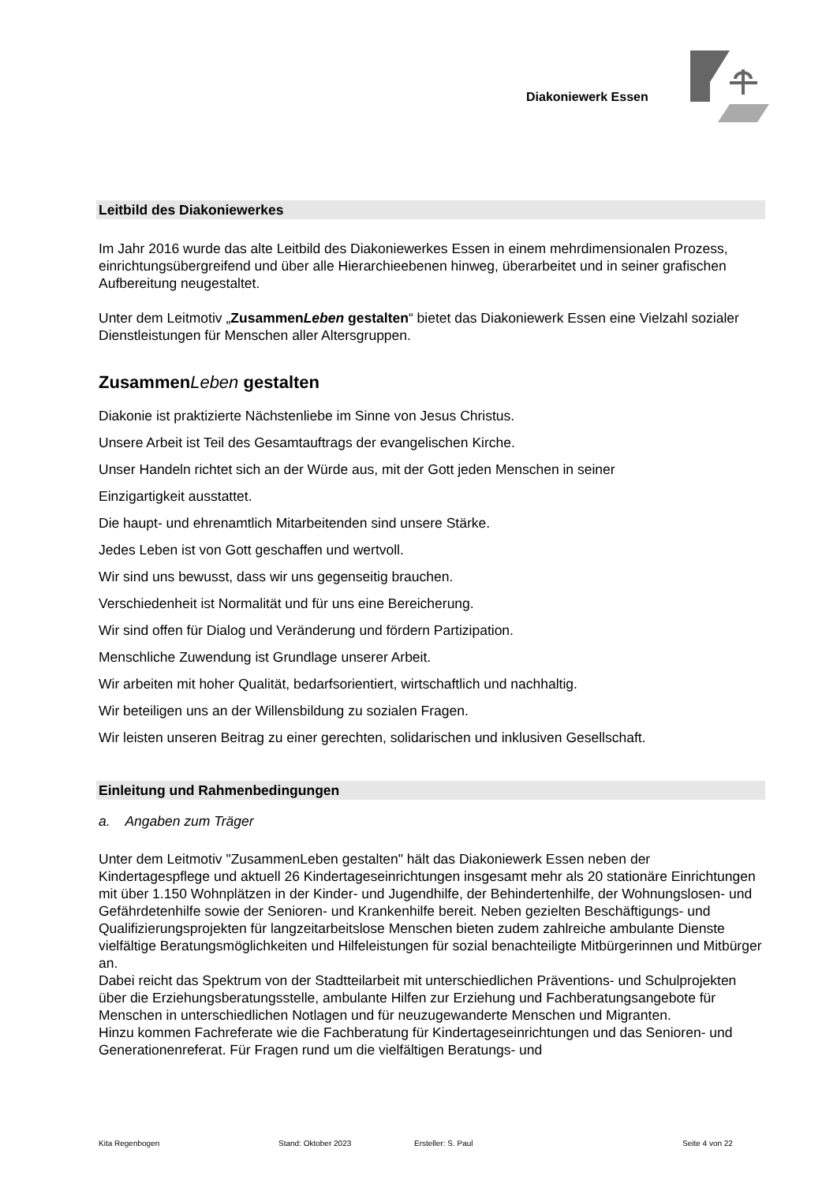Diakoniewerk Essen
Leitbild des Diakoniewerkes
Im Jahr 2016 wurde das alte Leitbild des Diakoniewerkes Essen in einem mehrdimensionalen Prozess, einrichtungsübergreifend und über alle Hierarchieebenen hinweg, überarbeitet und in seiner grafischen Aufbereitung neugestaltet.
Unter dem Leitmotiv „ZusammenLeben gestalten“ bietet das Diakoniewerk Essen eine Vielzahl sozialer Dienstleistungen für Menschen aller Altersgruppen.
ZusammenLeben gestalten
Diakonie ist praktizierte Nächstenliebe im Sinne von Jesus Christus.
Unsere Arbeit ist Teil des Gesamtauftrags der evangelischen Kirche.
Unser Handeln richtet sich an der Würde aus, mit der Gott jeden Menschen in seiner
Einzigartigkeit ausstattet.
Die haupt- und ehrenamtlich Mitarbeitenden sind unsere Stärke.
Jedes Leben ist von Gott geschaffen und wertvoll.
Wir sind uns bewusst, dass wir uns gegenseitig brauchen.
Verschiedenheit ist Normalität und für uns eine Bereicherung.
Wir sind offen für Dialog und Veränderung und fördern Partizipation.
Menschliche Zuwendung ist Grundlage unserer Arbeit.
Wir arbeiten mit hoher Qualität, bedarfsorientiert, wirtschaftlich und nachhaltig.
Wir beteiligen uns an der Willensbildung zu sozialen Fragen.
Wir leisten unseren Beitrag zu einer gerechten, solidarischen und inklusiven Gesellschaft.
Einleitung und Rahmenbedingungen
a. Angaben zum Träger
Unter dem Leitmotiv "ZusammenLeben gestalten" hält das Diakoniewerk Essen neben der Kindertagespflege und aktuell 26 Kindertageseinrichtungen insgesamt mehr als 20 stationäre Einrichtungen mit über 1.150 Wohnplätzen in der Kinder- und Jugendhilfe, der Behindertenhilfe, der Wohnungslosen- und Gefährdetenhilfe sowie der Senioren- und Krankenhilfe bereit. Neben gezielten Beschäftigungs- und Qualifizierungsprojekten für langzeitarbeitslose Menschen bieten zudem zahlreiche ambulante Dienste vielfältige Beratungsmöglichkeiten und Hilfeleistungen für sozial benachteiligte Mitbürgerinnen und Mitbürger an.
Dabei reicht das Spektrum von der Stadtteilarbeit mit unterschiedlichen Präventions- und Schulprojekten über die Erziehungsberatungsstelle, ambulante Hilfen zur Erziehung und Fachberatungsangebote für Menschen in unterschiedlichen Notlagen und für neuzugewanderte Menschen und Migranten.
Hinzu kommen Fachreferate wie die Fachberatung für Kindertageseinrichtungen und das Senioren- und Generationenreferat. Für Fragen rund um die vielfältigen Beratungs- und
Kita Regenbogen Stand: Oktober 2023 Ersteller: S. Paul Seite 4 von 22